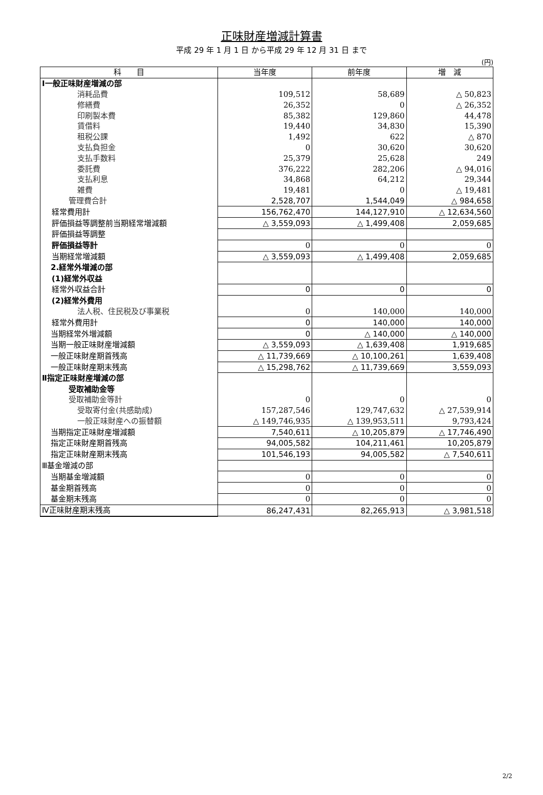正味財産増減計算書
平成 29 年 1 月 1 日 から平成 29 年 12 月 31 日 まで
(円)
| 科 目 | 当年度 | 前年度 | 増 減 |
| --- | --- | --- | --- |
| Ⅰ一般正味財産増減の部 | | | |
| 消耗品費 | 109,512 | 58,689 | △ 50,823 |
| 修繕費 | 26,352 | 0 | △ 26,352 |
| 印刷製本費 | 85,382 | 129,860 | 44,478 |
| 賃借料 | 19,440 | 34,830 | 15,390 |
| 租税公課 | 1,492 | 622 | △ 870 |
| 支払負担金 | 0 | 30,620 | 30,620 |
| 支払手数料 | 25,379 | 25,628 | 249 |
| 委託費 | 376,222 | 282,206 | △ 94,016 |
| 支払利息 | 34,868 | 64,212 | 29,344 |
| 雑費 | 19,481 | 0 | △ 19,481 |
| 管理費合計 | 2,528,707 | 1,544,049 | △ 984,658 |
| 経常費用計 | 156,762,470 | 144,127,910 | △ 12,634,560 |
| 評価損益等調整前当期経常増減額 | △ 3,559,093 | △ 1,499,408 | 2,059,685 |
| 評価損益等調整 | | | |
| 評価損益等計 | 0 | 0 | 0 |
| 当期経常増減額 | △ 3,559,093 | △ 1,499,408 | 2,059,685 |
| 2.経常外増減の部 | | | |
| (1)経常外収益 | | | |
| 経常外収益合計 | 0 | 0 | 0 |
| (2)経常外費用 | | | |
| 法人税、住民税及び事業税 | 0 | 140,000 | 140,000 |
| 経常外費用計 | 0 | 140,000 | 140,000 |
| 当期経常外増減額 | 0 | △ 140,000 | △ 140,000 |
| 当期一般正味財産増減額 | △ 3,559,093 | △ 1,639,408 | 1,919,685 |
| 一般正味財産期首残高 | △ 11,739,669 | △ 10,100,261 | 1,639,408 |
| 一般正味財産期末残高 | △ 15,298,762 | △ 11,739,669 | 3,559,093 |
| Ⅱ指定正味財産増減の部 | | | |
| 受取補助金等 | | | |
| 受取補助金等計 | 0 | 0 | 0 |
| 受取寄付金(共感助成) | 157,287,546 | 129,747,632 | △ 27,539,914 |
| 一般正味財産への振替額 | △ 149,746,935 | △ 139,953,511 | 9,793,424 |
| 当期指定正味財産増減額 | 7,540,611 | △ 10,205,879 | △ 17,746,490 |
| 指定正味財産期首残高 | 94,005,582 | 104,211,461 | 10,205,879 |
| 指定正味財産期末残高 | 101,546,193 | 94,005,582 | △ 7,540,611 |
| Ⅲ基金増減の部 | | | |
| 当期基金増減額 | 0 | 0 | 0 |
| 基金期首残高 | 0 | 0 | 0 |
| 基金期末残高 | 0 | 0 | 0 |
| Ⅳ正味財産期末残高 | 86,247,431 | 82,265,913 | △ 3,981,518 |
2/2